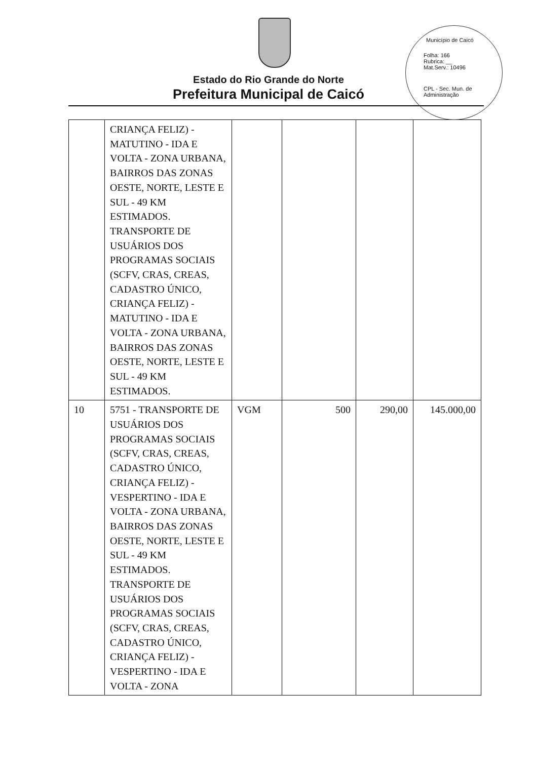Município de Caicó
Folha: 166
Rubrica: __
Mat.Serv.: 10496
CPL - Sec. Mun. de Administração
Estado do Rio Grande do Norte
Prefeitura Municipal de Caicó
| | CRIANÇA FELIZ) - MATUTINO - IDA E VOLTA - ZONA URBANA, BAIRROS DAS ZONAS OESTE, NORTE, LESTE E SUL - 49 KM ESTIMADOS. TRANSPORTE DE USUÁRIOS DOS PROGRAMAS SOCIAIS (SCFV, CRAS, CREAS, CADASTRO ÚNICO, CRIANÇA FELIZ) - MATUTINO - IDA E VOLTA - ZONA URBANA, BAIRROS DAS ZONAS OESTE, NORTE, LESTE E SUL - 49 KM ESTIMADOS. | | | | |
| 10 | 5751 - TRANSPORTE DE USUÁRIOS DOS PROGRAMAS SOCIAIS (SCFV, CRAS, CREAS, CADASTRO ÚNICO, CRIANÇA FELIZ) - VESPERTINO - IDA E VOLTA - ZONA URBANA, BAIRROS DAS ZONAS OESTE, NORTE, LESTE E SUL - 49 KM ESTIMADOS. TRANSPORTE DE USUÁRIOS DOS PROGRAMAS SOCIAIS (SCFV, CRAS, CREAS, CADASTRO ÚNICO, CRIANÇA FELIZ) - VESPERTINO - IDA E VOLTA - ZONA | VGM | 500 | 290,00 | 145.000,00 |